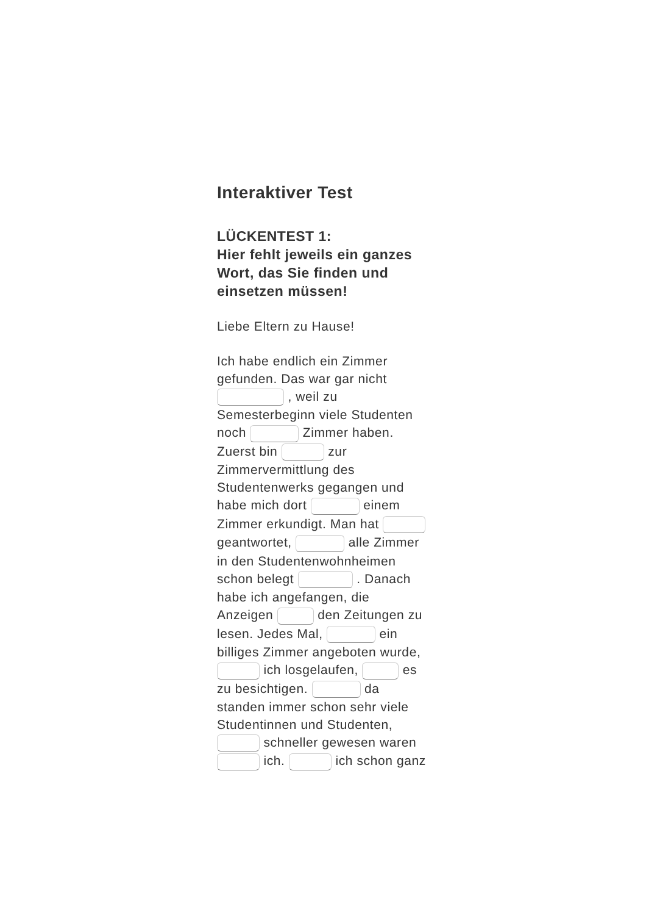Interaktiver Test
LÜCKENTEST 1:
Hier fehlt jeweils ein ganzes Wort, das Sie finden und einsetzen müssen!
Liebe Eltern zu Hause!
Ich habe endlich ein Zimmer gefunden. Das war gar nicht , weil zu Semesterbeginn viele Studenten noch Zimmer haben. Zuerst bin zur Zimmervermittlung des Studentenwerks gegangen und habe mich dort einem Zimmer erkundigt. Man hat geantwortet, alle Zimmer in den Studentenwohnheimen schon belegt . Danach habe ich angefangen, die Anzeigen den Zeitungen zu lesen. Jedes Mal, ein billiges Zimmer angeboten wurde, ich losgelaufen, es zu besichtigen. da standen immer schon sehr viele Studentinnen und Studenten, schneller gewesen waren ich. ich schon ganz